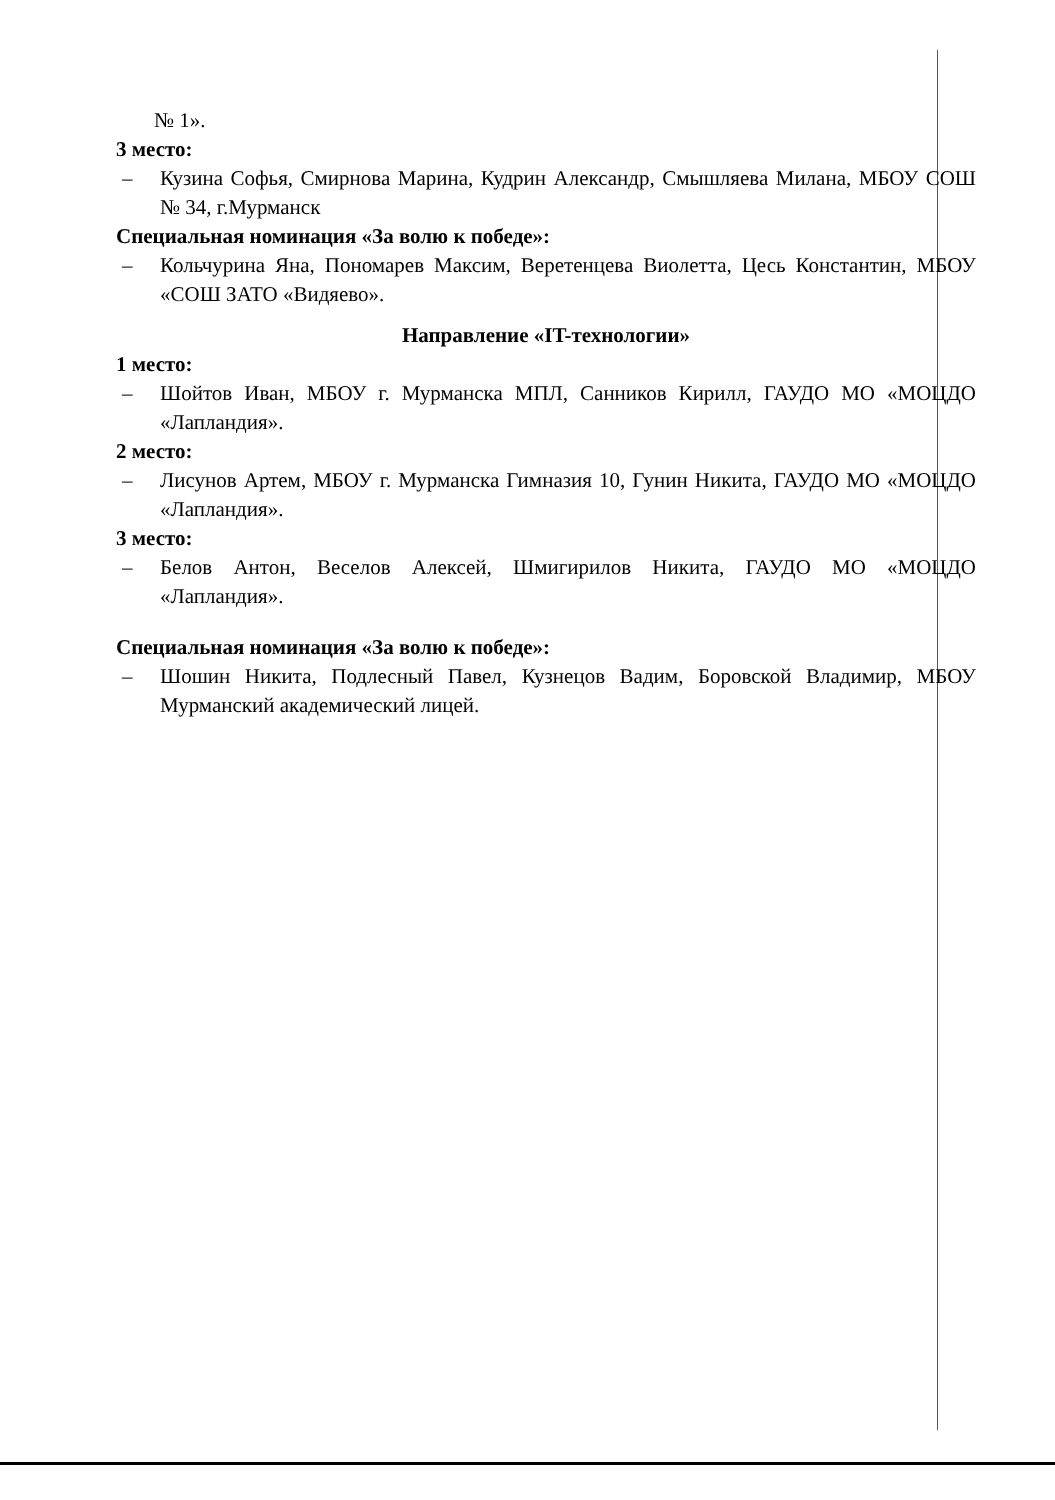№ 1».
3 место:
– Кузина Софья, Смирнова Марина, Кудрин Александр, Смышляева Милана, МБОУ СОШ № 34, г.Мурманск
Специальная номинация «За волю к победе»:
– Кольчурина Яна, Пономарев Максим, Веретенцева Виолетта, Цесь Константин, МБОУ «СОШ ЗАТО «Видяево».
Направление «IT-технологии»
1 место:
– Шойтов Иван, МБОУ г. Мурманска МПЛ, Санников Кирилл, ГАУДО МО «МОЦДО «Лапландия».
2 место:
– Лисунов Артем, МБОУ г. Мурманска Гимназия 10, Гунин Никита, ГАУДО МО «МОЦДО «Лапландия».
3 место:
– Белов Антон, Веселов Алексей, Шмигирилов Никита, ГАУДО МО «МОЦДО «Лапландия».
Специальная номинация «За волю к победе»:
– Шошин Никита, Подлесный Павел, Кузнецов Вадим, Боровской Владимир, МБОУ Мурманский академический лицей.